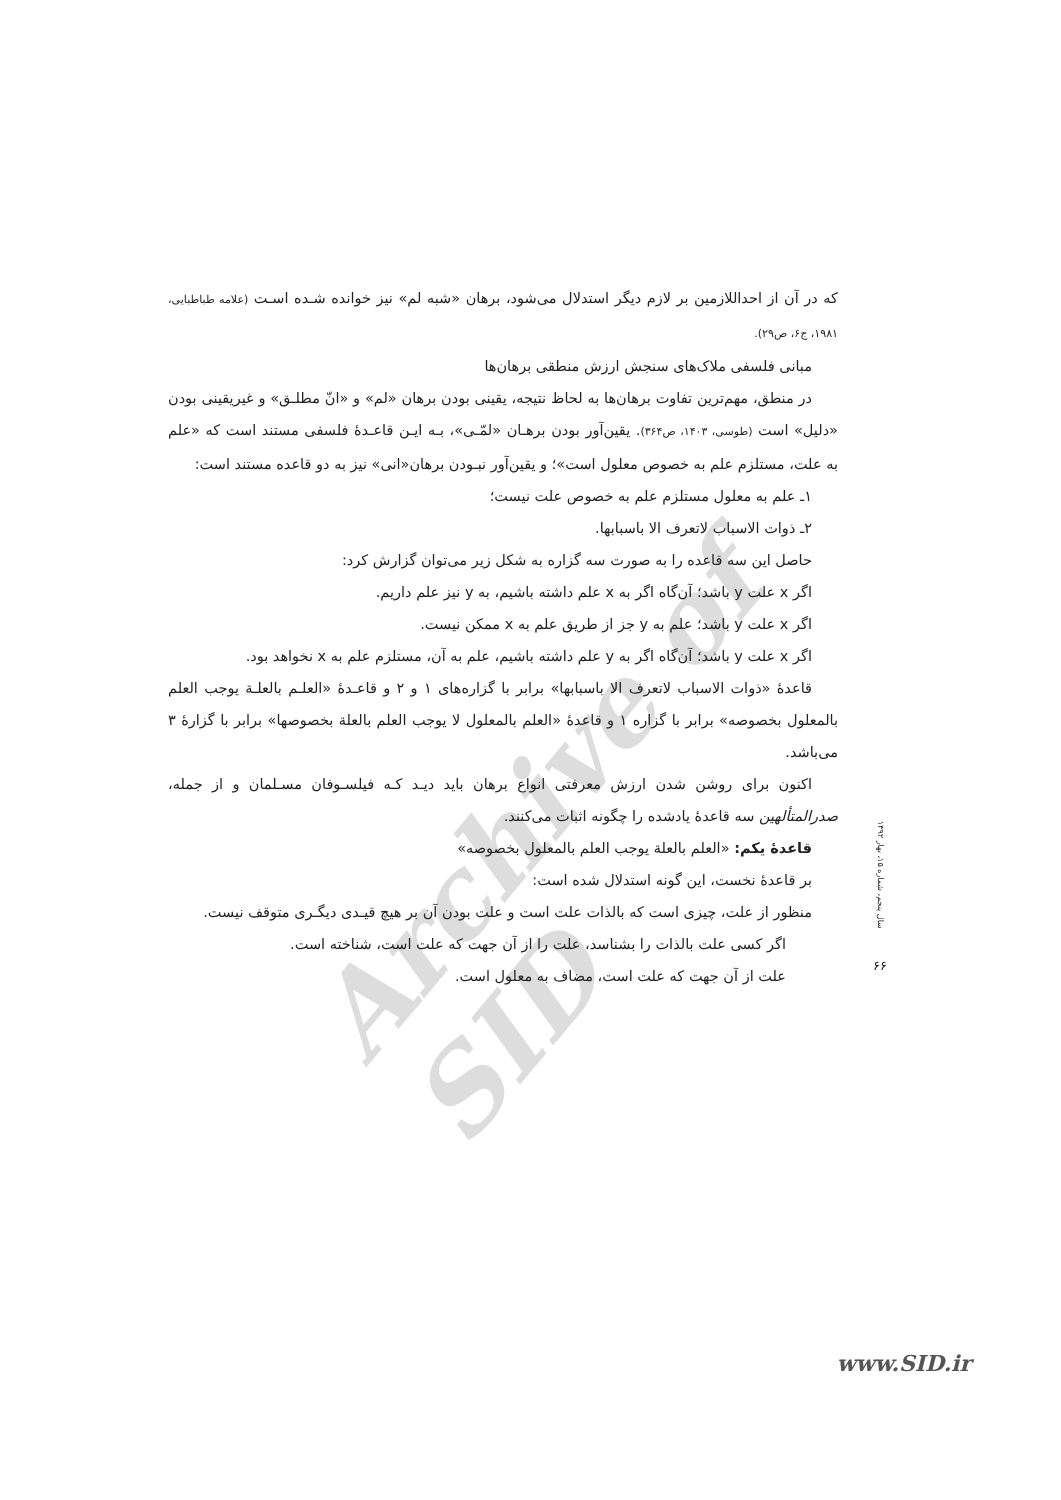Archive of SID
که در آن از احداللازمین بر لازم دیگر استدلال می‌شود، برهان «شبه لم» نیز خوانده شـده اسـت (علامه طباطبایی، ۱۹۸۱، ج۶، ص۲۹).
مبانی فلسفی ملاک‌های سنجش ارزش منطقی برهان‌ها
در منطق، مهم‌ترین تفاوت برهان‌ها به لحاظ نتیجه، یقینی بودن برهان «لم» و «انّ مطلـق» و غیریقینی بودن «دلیل» است (طوسی، ۱۴۰۳، ص۳۶۴). یقین‌آور بودن برهـان «لمّـی»، بـه ایـن قاعـدهٔ فلسفی مستند است که «علم به علت، مستلزم علم به خصوص معلول است»؛ و یقین‌آور نبـودن برهان«انی» نیز به دو قاعده مستند است:
۱ـ علم به معلول مستلزم علم به خصوص علت نیست؛
۲ـ ذوات الاسباب لاتعرف الا باسبابها.
حاصل این سه قاعده را به صورت سه گزاره به شکل زیر می‌توان گزارش کرد:
اگر x علت y باشد؛ آن‌گاه اگر به x علم داشته باشیم، به y نیز علم داریم.
اگر x علت y باشد؛ علم به y جز از طریق علم به x ممکن نیست.
اگر x علت y باشد؛ آن‌گاه اگر به y علم داشته باشیم، علم به آن، مستلزم علم به x نخواهد بود.
قاعدهٔ «ذوات الاسباب لاتعرف الا باسبابها» برابر با گزاره‌های ۱ و ۲ و قاعـدهٔ «العلـم بالعلـة یوجب العلم بالمعلول بخصوصه» برابر با گزاره ۱ و قاعدهٔ «العلم بالمعلول لا یوجب العلم بالعلة بخصوصها» برابر با گزارهٔ ۳ می‌باشد.
اکنون برای روشن شدن ارزش معرفتی انواع برهان باید دیـد کـه فیلسـوفان مسـلمان و از جمله، صدرالمتألهین سه قاعدهٔ یادشده را چگونه اثبات می‌کنند.
قاعدهٔ یکم: «العلم بالعلة یوجب العلم بالمعلول بخصوصه»
بر قاعدهٔ نخست، این گونه استدلال شده است:
منظور از علت، چیزی است که بالذات علت است و علت بودن آن بر هیچ قیـدی دیگـری متوقف نیست.
اگر کسی علت بالذات را بشناسد، علت را از آن جهت که علت است، شناخته است.
علت از آن جهت که علت است، مضاف به معلول است.
سال پنجم، شماره ۱۵، بهار ۱۳۹۲
۶۶
www.SID.ir